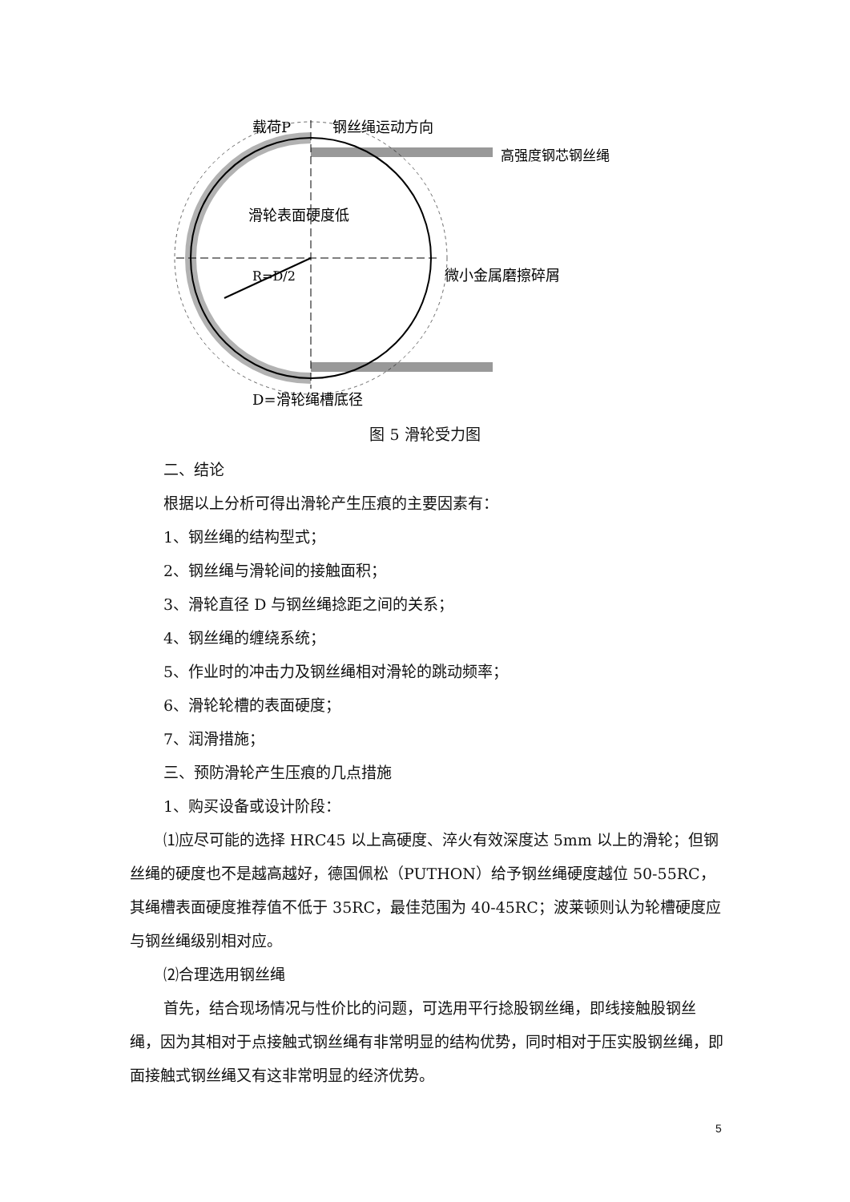载荷P
钢丝绳运动方向
高强度钢芯钢丝绳
滑轮表面硬度低
R=D/2
微小金属磨擦碎屑
D=滑轮绳槽底径
图 5 滑轮受力图
二、结论
根据以上分析可得出滑轮产生压痕的主要因素有：
1、钢丝绳的结构型式；
2、钢丝绳与滑轮间的接触面积；
3、滑轮直径 D 与钢丝绳捻距之间的关系；
4、钢丝绳的缠绕系统；
5、作业时的冲击力及钢丝绳相对滑轮的跳动频率；
6、滑轮轮槽的表面硬度；
7、润滑措施；
三、预防滑轮产生压痕的几点措施
1、购买设备或设计阶段：
⑴应尽可能的选择 HRC45 以上高硬度、淬火有效深度达 5mm 以上的滑轮；但钢丝绳的硬度也不是越高越好，德国佩松（PUTHON）给予钢丝绳硬度越位 50-55RC，其绳槽表面硬度推荐值不低于 35RC，最佳范围为 40-45RC；波莱顿则认为轮槽硬度应与钢丝绳级别相对应。
⑵合理选用钢丝绳
首先，结合现场情况与性价比的问题，可选用平行捻股钢丝绳，即线接触股钢丝绳，因为其相对于点接触式钢丝绳有非常明显的结构优势，同时相对于压实股钢丝绳，即面接触式钢丝绳又有这非常明显的经济优势。
5